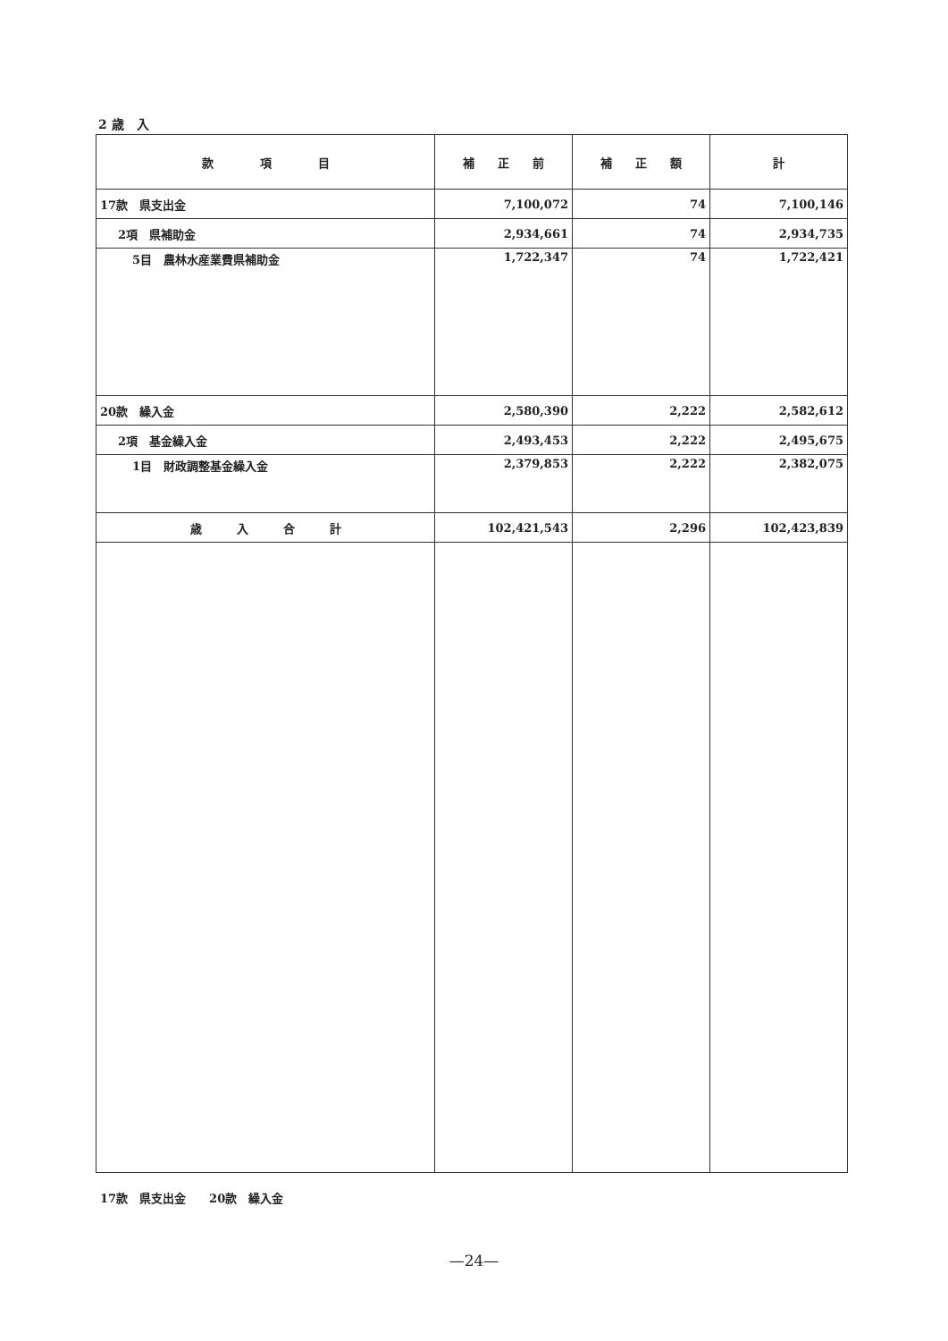2 歳　入
| 款 項 目 | 補 正 前 | 補 正 額 | 計 |
| --- | --- | --- | --- |
| 17款 県支出金 | 7,100,072 | 74 | 7,100,146 |
| 2項 県補助金 | 2,934,661 | 74 | 2,934,735 |
| 5目 農林水産業費県補助金 | 1,722,347 | 74 | 1,722,421 |
| 20款 繰入金 | 2,580,390 | 2,222 | 2,582,612 |
| 2項 基金繰入金 | 2,493,453 | 2,222 | 2,495,675 |
| 1目 財政調整基金繰入金 | 2,379,853 | 2,222 | 2,382,075 |
| 歳 入 合 計 | 102,421,543 | 2,296 | 102,423,839 |
17款　県支出金　　20款　繰入金
—24—